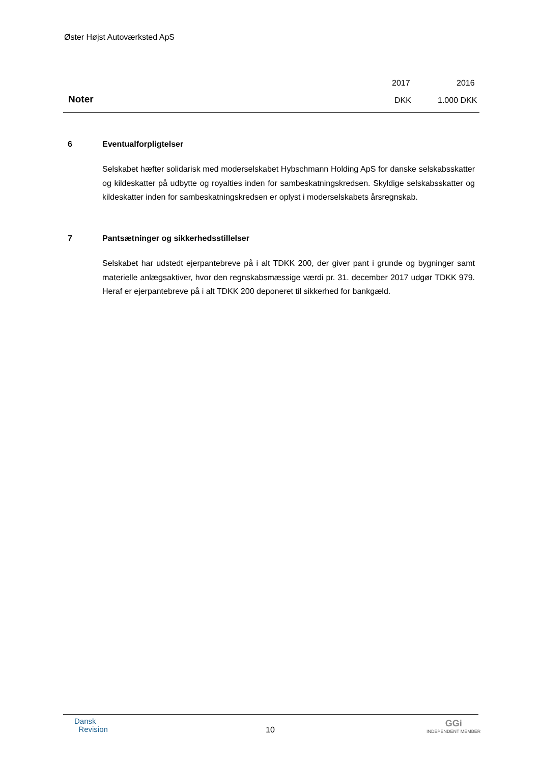Øster Højst Autoværksted ApS
2017 2016
Noter DKK 1.000 DKK
6 Eventualforpligtelser
Selskabet hæfter solidarisk med moderselskabet Hybschmann Holding ApS for danske selskabsskatter og kildeskatter på udbytte og royalties inden for sambeskatningskredsen. Skyldige selskabsskatter og kildeskatter inden for sambeskatningskredsen er oplyst i moderselskabets årsregnskab.
7 Pantsætninger og sikkerhedsstillelser
Selskabet har udstedt ejerpantebreve på i alt TDKK 200, der giver pant i grunde og bygninger samt materielle anlægsaktiver, hvor den regnskabsmæssige værdi pr. 31. december 2017 udgør TDKK 979. Heraf er ejerpantebreve på i alt TDKK 200 deponeret til sikkerhed for bankgæld.
Dansk
Revision
10
GGi
INDEPENDENT MEMBER